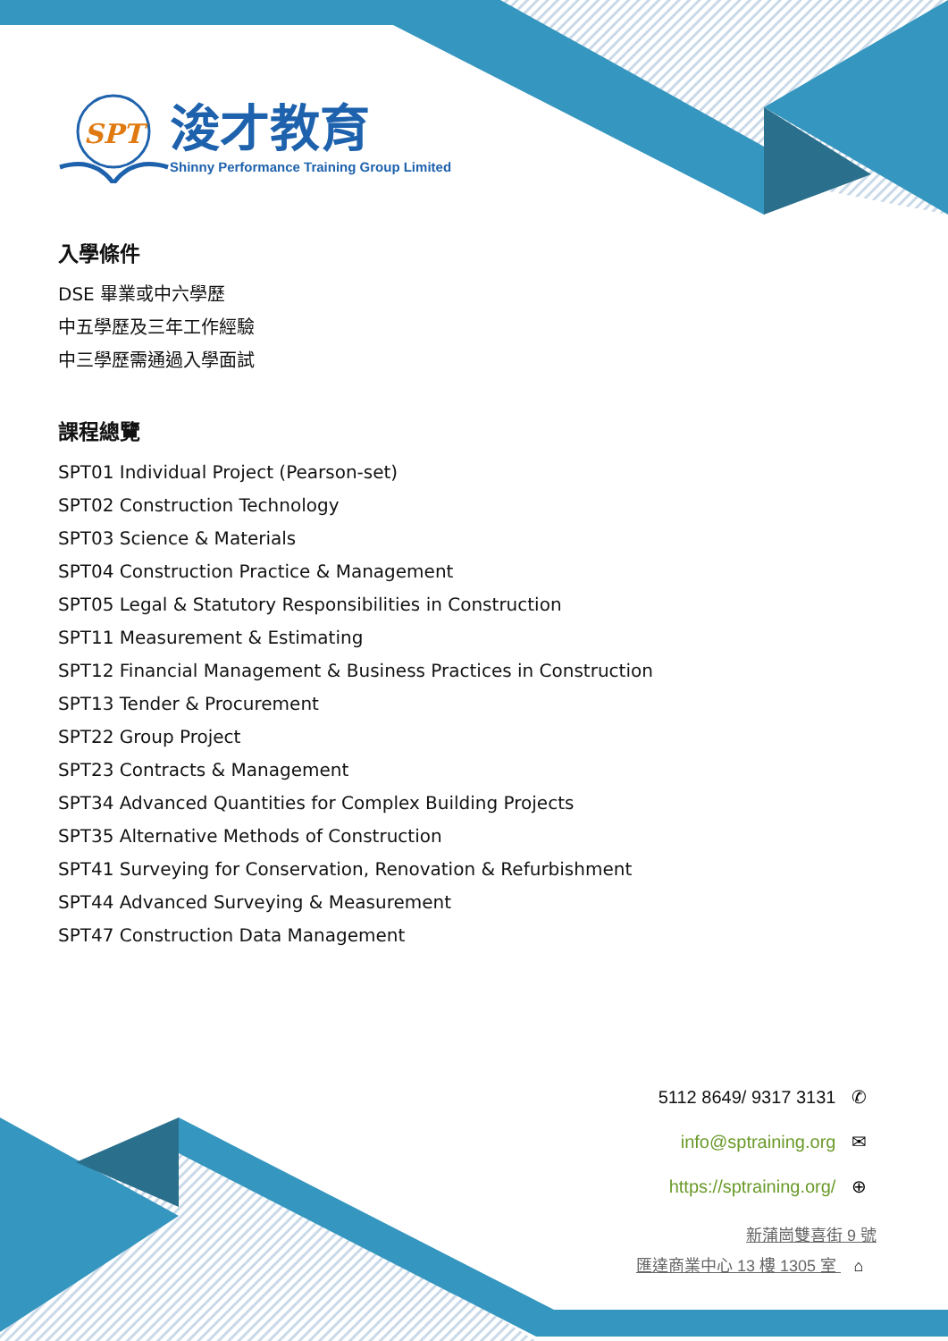SPT
浚才教育
Shinny Performance Training Group Limited
入學條件
DSE 畢業或中六學歷
中五學歷及三年工作經驗
中三學歷需通過入學面試
課程總覽
SPT01 Individual Project (Pearson-set)
SPT02 Construction Technology
SPT03 Science & Materials
SPT04 Construction Practice & Management
SPT05 Legal & Statutory Responsibilities in Construction
SPT11 Measurement & Estimating
SPT12 Financial Management & Business Practices in Construction
SPT13 Tender & Procurement
SPT22 Group Project
SPT23 Contracts & Management
SPT34 Advanced Quantities for Complex Building Projects
SPT35 Alternative Methods of Construction
SPT41 Surveying for Conservation, Renovation & Refurbishment
SPT44 Advanced Surveying & Measurement
SPT47 Construction Data Management
5112 8649/ 9317 3131 ✆
info@sptraining.org ✉
https://sptraining.org/ ⊕
新蒲崗雙喜街 9 號
匯達商業中心 13 樓 1305 室 ⌂